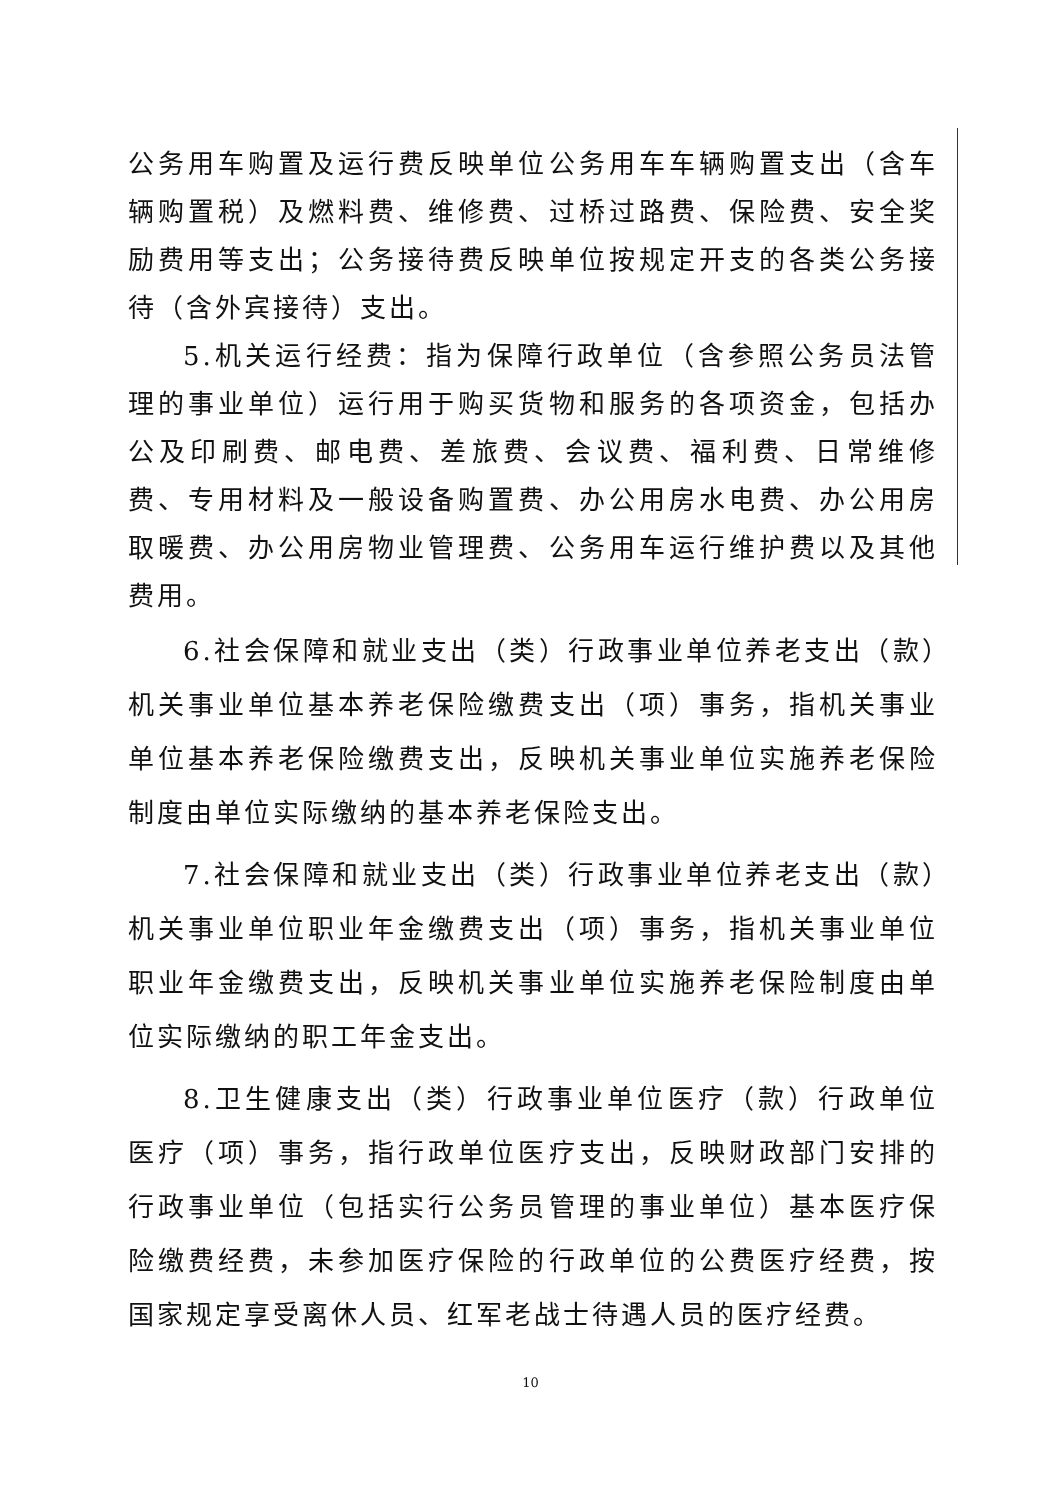公务用车购置及运行费反映单位公务用车车辆购置支出（含车辆购置税）及燃料费、维修费、过桥过路费、保险费、安全奖励费用等支出；公务接待费反映单位按规定开支的各类公务接待（含外宾接待）支出。
5.机关运行经费：指为保障行政单位（含参照公务员法管理的事业单位）运行用于购买货物和服务的各项资金，包括办公及印刷费、邮电费、差旅费、会议费、福利费、日常维修费、专用材料及一般设备购置费、办公用房水电费、办公用房取暖费、办公用房物业管理费、公务用车运行维护费以及其他费用。
6.社会保障和就业支出（类）行政事业单位养老支出（款）机关事业单位基本养老保险缴费支出（项）事务，指机关事业单位基本养老保险缴费支出，反映机关事业单位实施养老保险制度由单位实际缴纳的基本养老保险支出。
7.社会保障和就业支出（类）行政事业单位养老支出（款）机关事业单位职业年金缴费支出（项）事务，指机关事业单位职业年金缴费支出，反映机关事业单位实施养老保险制度由单位实际缴纳的职工年金支出。
8.卫生健康支出（类）行政事业单位医疗（款）行政单位医疗（项）事务，指行政单位医疗支出，反映财政部门安排的行政事业单位（包括实行公务员管理的事业单位）基本医疗保险缴费经费，未参加医疗保险的行政单位的公费医疗经费，按国家规定享受离休人员、红军老战士待遇人员的医疗经费。
10